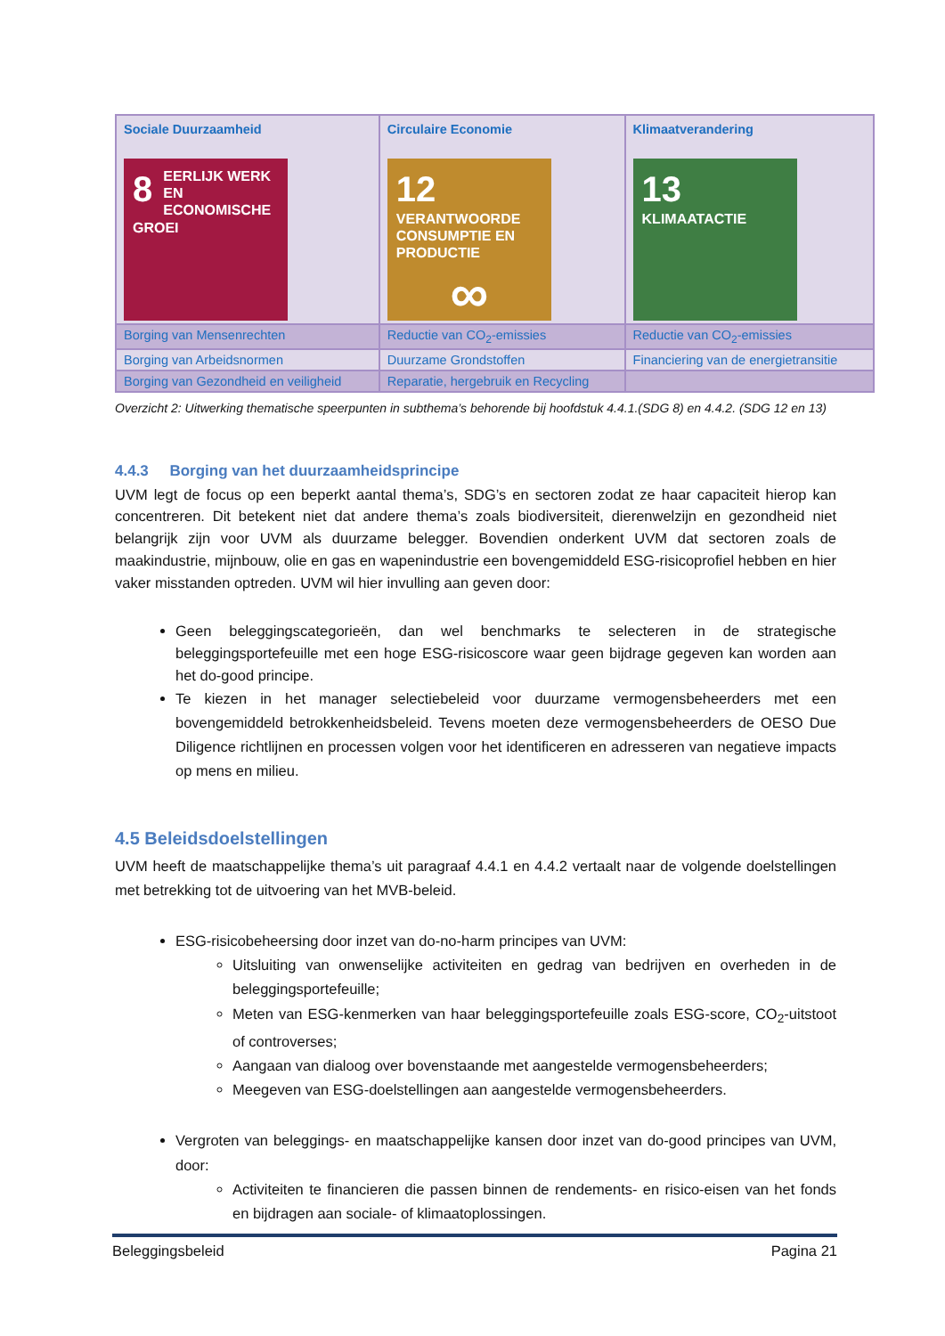| Sociale Duurzaamheid 8 EERLIJK WERK EN ECONOMISCHE GROEI | Circulaire Economie 12 VERANTWOORDE CONSUMPTIE EN PRODUCTIE ∞ | Klimaatverandering 13 KLIMAATACTIE |
| Borging van Mensenrechten | Reductie van CO<sub>2</sub>-emissies | Reductie van CO<sub>2</sub>-emissies |
| Borging van Arbeidsnormen | Duurzame Grondstoffen | Financiering van de energietransitie |
| Borging van Gezondheid en veiligheid | Reparatie, hergebruik en Recycling | |
Overzicht 2: Uitwerking thematische speerpunten in subthema’s behorende bij hoofdstuk 4.4.1.(SDG 8) en 4.4.2. (SDG 12 en 13)
4.4.3 Borging van het duurzaamheidsprincipe
UVM legt de focus op een beperkt aantal thema’s, SDG’s en sectoren zodat ze haar capaciteit hierop kan concentreren. Dit betekent niet dat andere thema’s zoals biodiversiteit, dierenwelzijn en gezondheid niet belangrijk zijn voor UVM als duurzame belegger. Bovendien onderkent UVM dat sectoren zoals de maakindustrie, mijnbouw, olie en gas en wapenindustrie een bovengemiddeld ESG-risicoprofiel hebben en hier vaker misstanden optreden. UVM wil hier invulling aan geven door:
Geen beleggingscategorieën, dan wel benchmarks te selecteren in de strategische beleggingsportefeuille met een hoge ESG-risicoscore waar geen bijdrage gegeven kan worden aan het do-good principe.
Te kiezen in het manager selectiebeleid voor duurzame vermogensbeheerders met een bovengemiddeld betrokkenheidsbeleid. Tevens moeten deze vermogensbeheerders de OESO Due Diligence richtlijnen en processen volgen voor het identificeren en adresseren van negatieve impacts op mens en milieu.
4.5 Beleidsdoelstellingen
UVM heeft de maatschappelijke thema’s uit paragraaf 4.4.1 en 4.4.2 vertaalt naar de volgende doelstellingen met betrekking tot de uitvoering van het MVB-beleid.
ESG-risicobeheersing door inzet van do-no-harm principes van UVM:
Uitsluiting van onwenselijke activiteiten en gedrag van bedrijven en overheden in de beleggingsportefeuille;
Meten van ESG-kenmerken van haar beleggingsportefeuille zoals ESG-score, CO<sub>2</sub>-uitstoot of controverses;
Aangaan van dialoog over bovenstaande met aangestelde vermogensbeheerders;
Meegeven van ESG-doelstellingen aan aangestelde vermogensbeheerders.
Vergroten van beleggings- en maatschappelijke kansen door inzet van do-good principes van UVM, door:
Activiteiten te financieren die passen binnen de rendements- en risico-eisen van het fonds en bijdragen aan sociale- of klimaatoplossingen.
Beleggingsbeleid Pagina 21